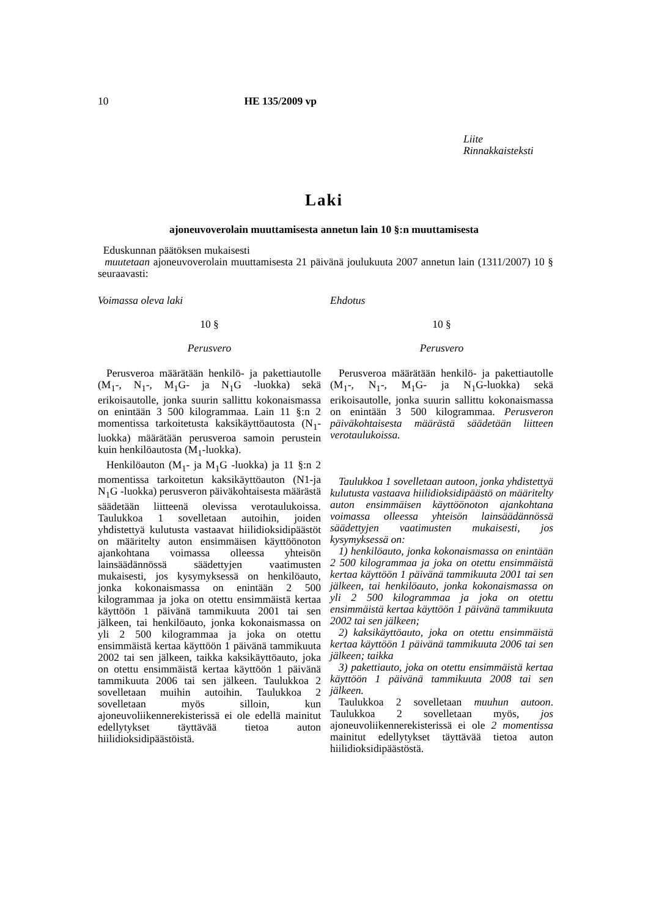10
HE 135/2009 vp
Liite
Rinnakkaisteksti
Laki
ajoneuvoverolain muuttamisesta annetun lain 10 §:n muuttamisesta
Eduskunnan päätöksen mukaisesti
muutetaan ajoneuvoverolain muuttamisesta 21 päivänä joulukuuta 2007 annetun lain (1311/2007) 10 § seuraavasti:
Voimassa oleva laki
10 §
Perusvero
Perusveroa määrätään henkilö- ja pakettiautolle (M<sub>1</sub>-, N<sub>1</sub>-, M<sub>1</sub>G- ja N<sub>1</sub>G -luokka) sekä erikoisautolle, jonka suurin sallittu kokonaismassa on enintään 3 500 kilogrammaa. Lain 11 §:n 2 momentissa tarkoitetusta kaksikäyttöautosta (N<sub>1</sub>-luokka) määrätään perusveroa samoin perustein kuin henkilöautosta (M<sub>1</sub>-luokka).
Henkilöauton (M<sub>1</sub>- ja M<sub>1</sub>G -luokka) ja 11 §:n 2 momentissa tarkoitetun kaksikäyttöauton (N1-ja N<sub>1</sub>G -luokka) perusveron päiväkohtaisesta määrästä säädetään liitteenä olevissa verotaulukoissa. Taulukkoa 1 sovelletaan autoihin, joiden yhdistettyä kulutusta vastaavat hiilidioksidipäästöt on määritelty auton ensimmäisen käyttöönoton ajankohtana voimassa olleessa yhteisön lainsäädännössä säädettyjen vaatimusten mukaisesti, jos kysymyksessä on henkilöauto, jonka kokonaismassa on enintään 2 500 kilogrammaa ja joka on otettu ensimmäistä kertaa käyttöön 1 päivänä tammikuuta 2001 tai sen jälkeen, tai henkilöauto, jonka kokonaismassa on yli 2 500 kilogrammaa ja joka on otettu ensimmäistä kertaa käyttöön 1 päivänä tammikuuta 2002 tai sen jälkeen, taikka kaksikäyttöauto, joka on otettu ensimmäistä kertaa käyttöön 1 päivänä tammikuuta 2006 tai sen jälkeen. Taulukkoa 2 sovelletaan muihin autoihin. Taulukkoa 2 sovelletaan myös silloin, kun ajoneuvoliikennerekisterissä ei ole edellä mainitut edellytykset täyttävää tietoa auton hiilidioksidipäästöistä.
Ehdotus
10 §
Perusvero
Perusveroa määrätään henkilö- ja pakettiautolle (M<sub>1</sub>-, N<sub>1</sub>-, M<sub>1</sub>G- ja N<sub>1</sub>G-luokka) sekä erikoisautolle, jonka suurin sallittu kokonaismassa on enintään 3 500 kilogrammaa. Perusveron päiväkohtaisesta määrästä säädetään liitteen verotaulukoissa.
Taulukkoa 1 sovelletaan autoon, jonka yhdistettyä kulutusta vastaava hiilidioksidipäästö on määritelty auton ensimmäisen käyttöönoton ajankohtana voimassa olleessa yhteisön lainsäädännössä säädettyjen vaatimusten mukaisesti, jos kysymyksessä on:
1) henkilöauto, jonka kokonaismassa on enintään 2 500 kilogrammaa ja joka on otettu ensimmäistä kertaa käyttöön 1 päivänä tammikuuta 2001 tai sen jälkeen, tai henkilöauto, jonka kokonaismassa on yli 2 500 kilogrammaa ja joka on otettu ensimmäistä kertaa käyttöön 1 päivänä tammikuuta 2002 tai sen jälkeen;
2) kaksikäyttöauto, joka on otettu ensimmäistä kertaa käyttöön 1 päivänä tammikuuta 2006 tai sen jälkeen; taikka
3) pakettiauto, joka on otettu ensimmäistä kertaa käyttöön 1 päivänä tammikuuta 2008 tai sen jälkeen.
Taulukkoa 2 sovelletaan muuhun autoon. Taulukkoa 2 sovelletaan myös, jos ajoneuvoliikennerekisterissä ei ole 2 momentissa mainitut edellytykset täyttävää tietoa auton hiilidioksidipäästöstä.